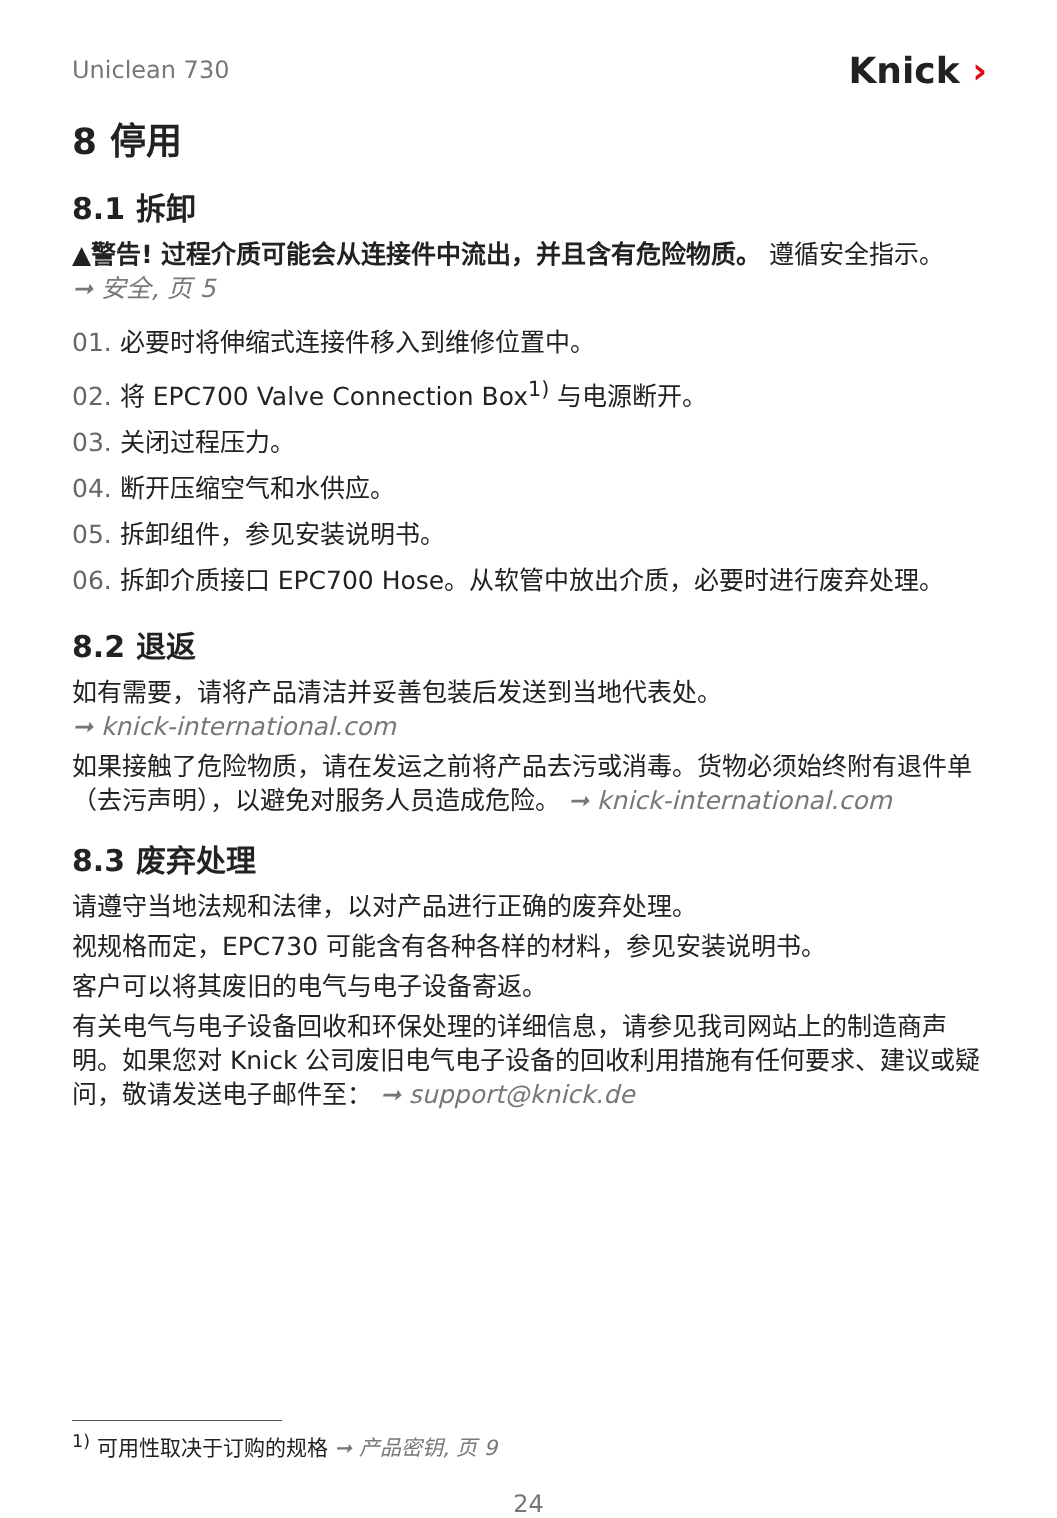Uniclean 730
Knick ›
8 停用
8.1 拆卸
▲警告! 过程介质可能会从连接件中流出，并且含有危险物质。 遵循安全指示。
➞ 安全, 页 5
01. 必要时将伸缩式连接件移入到维修位置中。
02. 将 EPC700 Valve Connection Box<sup>1)</sup> 与电源断开。
03. 关闭过程压力。
04. 断开压缩空气和水供应。
05. 拆卸组件，参见安装说明书。
06. 拆卸介质接口 EPC700 Hose。从软管中放出介质，必要时进行废弃处理。
8.2 退返
如有需要，请将产品清洁并妥善包装后发送到当地代表处。
➞ knick-international.com
如果接触了危险物质，请在发运之前将产品去污或消毒。货物必须始终附有退件单（去污声明），以避免对服务人员造成危险。 ➞ knick-international.com
8.3 废弃处理
请遵守当地法规和法律，以对产品进行正确的废弃处理。
视规格而定，EPC730 可能含有各种各样的材料，参见安装说明书。
客户可以将其废旧的电气与电子设备寄返。
有关电气与电子设备回收和环保处理的详细信息，请参见我司网站上的制造商声明。如果您对 Knick 公司废旧电气电子设备的回收利用措施有任何要求、建议或疑问，敬请发送电子邮件至： ➞ support@knick.de
<sup>1)</sup> 可用性取决于订购的规格 ➞ 产品密钥, 页 9
24